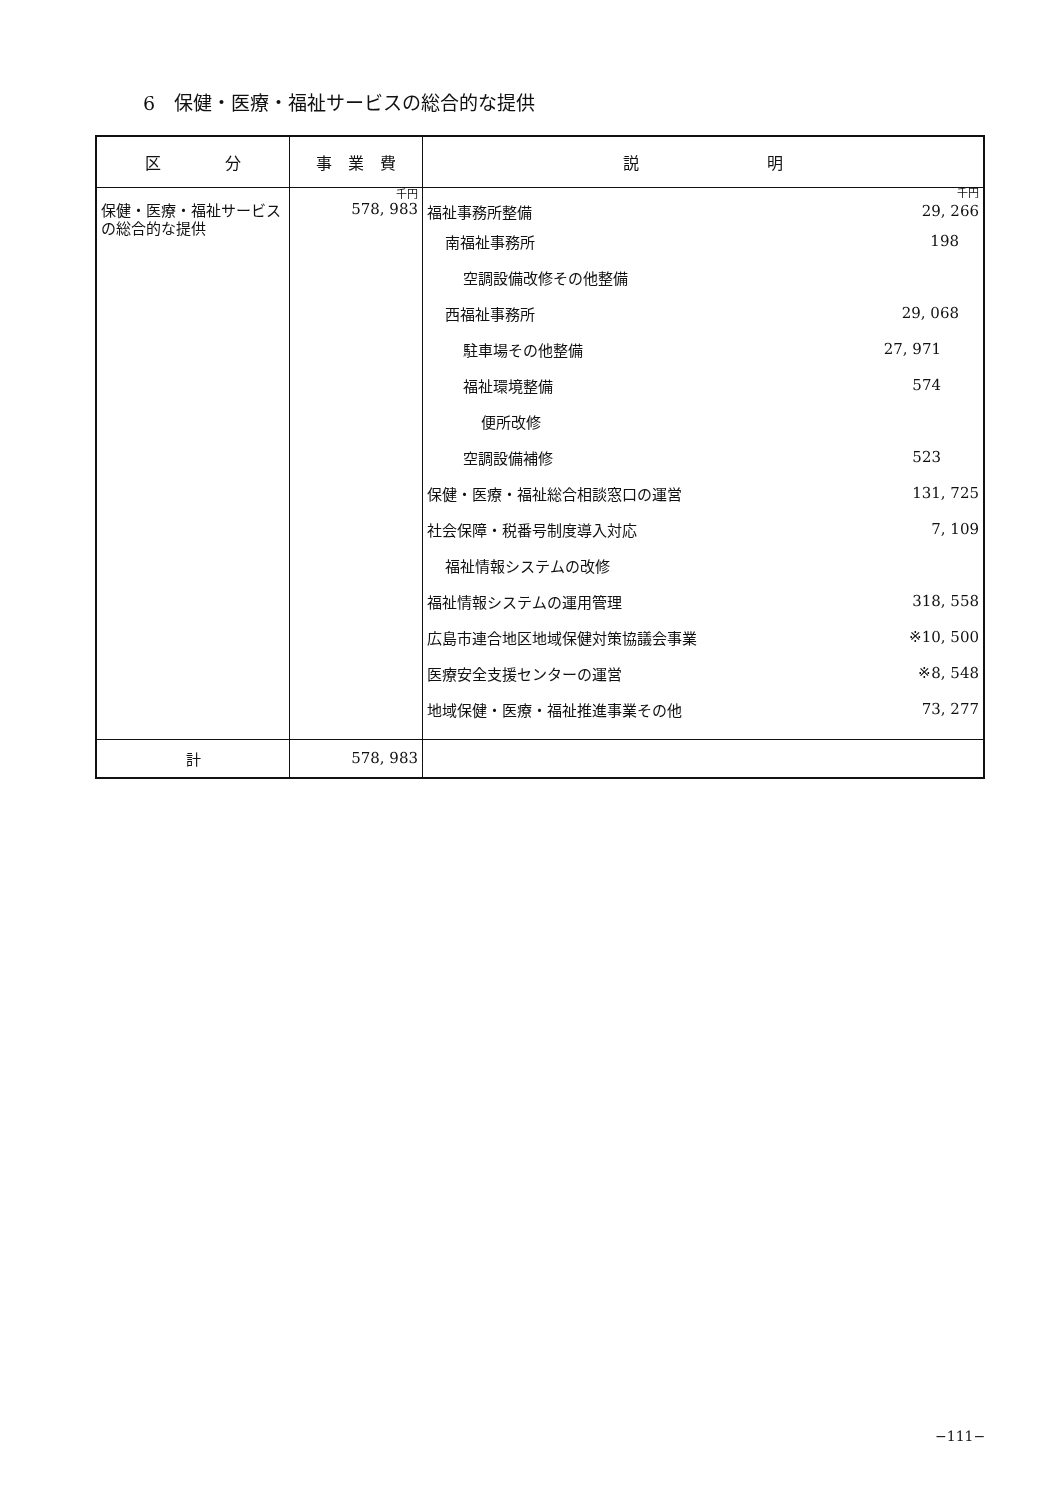6　保健・医療・福祉サービスの総合的な提供
| 区 分 | 事 業 費 | 説 明 |
| --- | --- | --- |
| 保健・医療・福祉サービスの総合的な提供 | 千円 578, 983 | 千円 福祉事務所整備 29, 266 南福祉事務所 198 空調設備改修その他整備 西福祉事務所 29, 068 駐車場その他整備 27, 971 福祉環境整備 574 便所改修 空調設備補修 523 保健・医療・福祉総合相談窓口の運営 131, 725 社会保障・税番号制度導入対応 7, 109 福祉情報システムの改修 福祉情報システムの運用管理 318, 558 広島市連合地区地域保健対策協議会事業 ※10, 500 医療安全支援センターの運営 ※8, 548 地域保健・医療・福祉推進事業その他 73, 277 |
| 計 | 578, 983 | |
−111−